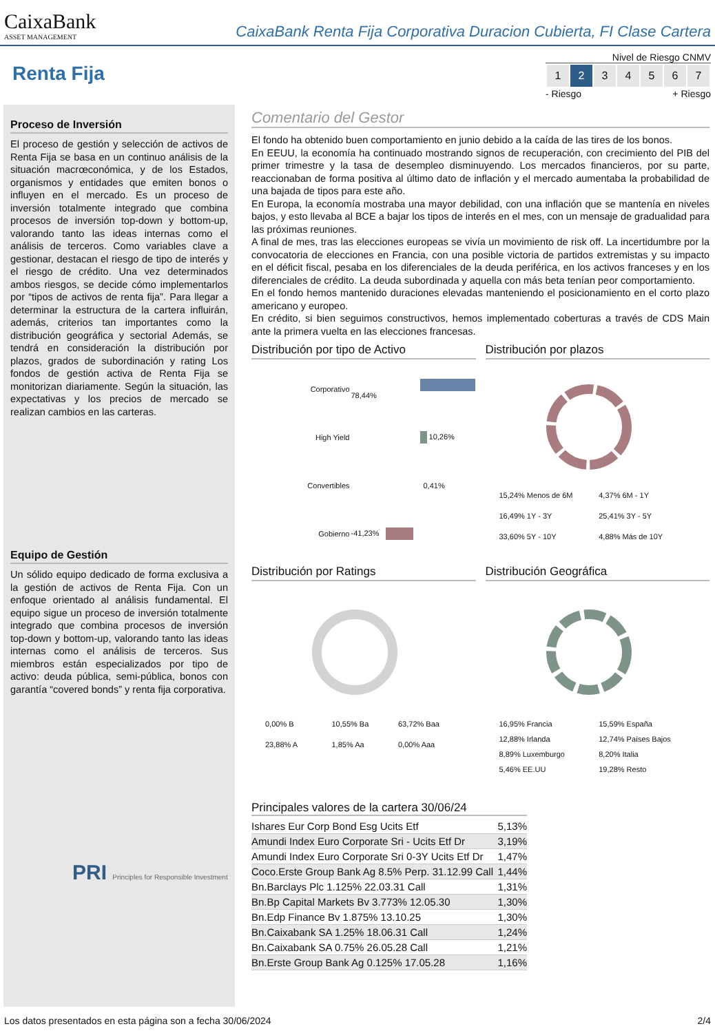CaixaBank
ASSET MANAGEMENT
CaixaBank Renta Fija Corporativa Duracion Cubierta, FI Clase Cartera
Renta Fija
Nivel de Riesgo CNMV
| 1 | 2 | 3 | 4 | 5 | 6 | 7 |
- Riesgo + Riesgo
Proceso de Inversión
El proceso de gestión y selección de activos de Renta Fija se basa en un continuo análisis de la situación macrœconómica, y de los Estados, organismos y entidades que emiten bonos o influyen en el mercado. Es un proceso de inversión totalmente integrado que combina procesos de inversión top-down y bottom-up, valorando tanto las ideas internas como el análisis de terceros. Como variables clave a gestionar, destacan el riesgo de tipo de interés y el riesgo de crédito. Una vez determinados ambos riesgos, se decide cómo implementarlos por “tipos de activos de renta fija”. Para llegar a determinar la estructura de la cartera influirán, además, criterios tan importantes como la distribución geográfica y sectorial Además, se tendrá en consideración la distribución por plazos, grados de subordinación y rating Los fondos de gestión activa de Renta Fija se monitorizan diariamente. Según la situación, las expectativas y los precios de mercado se realizan cambios en las carteras.
Equipo de Gestión
Un sólido equipo dedicado de forma exclusiva a la gestión de activos de Renta Fija. Con un enfoque orientado al análisis fundamental. El equipo sigue un proceso de inversión totalmente integrado que combina procesos de inversión top-down y bottom-up, valorando tanto las ideas internas como el análisis de terceros. Sus miembros están especializados por tipo de activo: deuda pública, semi-pública, bonos con garantía “covered bonds” y renta fija corporativa.
PRI Principles for Responsible Investment
Comentario del Gestor
El fondo ha obtenido buen comportamiento en junio debido a la caída de las tires de los bonos.
En EEUU, la economía ha continuado mostrando signos de recuperación, con crecimiento del PIB del primer trimestre y la tasa de desempleo disminuyendo. Los mercados financieros, por su parte, reaccionaban de forma positiva al último dato de inflación y el mercado aumentaba la probabilidad de una bajada de tipos para este año.
En Europa, la economía mostraba una mayor debilidad, con una inflación que se mantenía en niveles bajos, y esto llevaba al BCE a bajar los tipos de interés en el mes, con un mensaje de gradualidad para las próximas reuniones.
A final de mes, tras las elecciones europeas se vivía un movimiento de risk off. La incertidumbre por la convocatoria de elecciones en Francia, con una posible victoria de partidos extremistas y su impacto en el déficit fiscal, pesaba en los diferenciales de la deuda periférica, en los activos franceses y en los diferenciales de crédito. La deuda subordinada y aquella con más beta tenían peor comportamiento.
En el fondo hemos mantenido duraciones elevadas manteniendo el posicionamiento en el corto plazo americano y europeo.
En crédito, si bien seguimos constructivos, hemos implementado coberturas a través de CDS Main ante la primera vuelta en las elecciones francesas.
Distribución por tipo de Activo
| Corporativo | 78,44% |
| High Yield | 10,26% |
| Convertibles | 0,41% |
| Gobierno | -41,23% |
Distribución por plazos
15,24% Menos de 6M 4,37% 6M - 1Y 16,49% 1Y - 3Y 25,41% 3Y - 5Y 33,60% 5Y - 10Y 4,88% Más de 10Y
Distribución por Ratings
0,00% B 10,55% Ba 63,72% Baa 23,88% A 1,85% Aa 0,00% Aaa
Distribución Geográfica
16,95% Francia 15,59% España 12,88% Irlanda 12,74% Países Bajos 8,89% Luxemburgo 8,20% Italia 5,46% EE.UU 19,28% Resto
Principales valores de la cartera 30/06/24
| Ishares Eur Corp Bond Esg Ucits Etf | 5,13% |
| Amundi Index Euro Corporate Sri - Ucits Etf Dr | 3,19% |
| Amundi Index Euro Corporate Sri 0-3Y Ucits Etf Dr | 1,47% |
| Coco.Erste Group Bank Ag 8.5% Perp. 31.12.99 Call | 1,44% |
| Bn.Barclays Plc 1.125% 22.03.31 Call | 1,31% |
| Bn.Bp Capital Markets Bv 3.773% 12.05.30 | 1,30% |
| Bn.Edp Finance Bv 1.875% 13.10.25 | 1,30% |
| Bn.Caixabank SA 1.25% 18.06.31 Call | 1,24% |
| Bn.Caixabank SA 0.75% 26.05.28 Call | 1,21% |
| Bn.Erste Group Bank Ag 0.125% 17.05.28 | 1,16% |
Los datos presentados en esta página son a fecha 30/06/2024 2/4